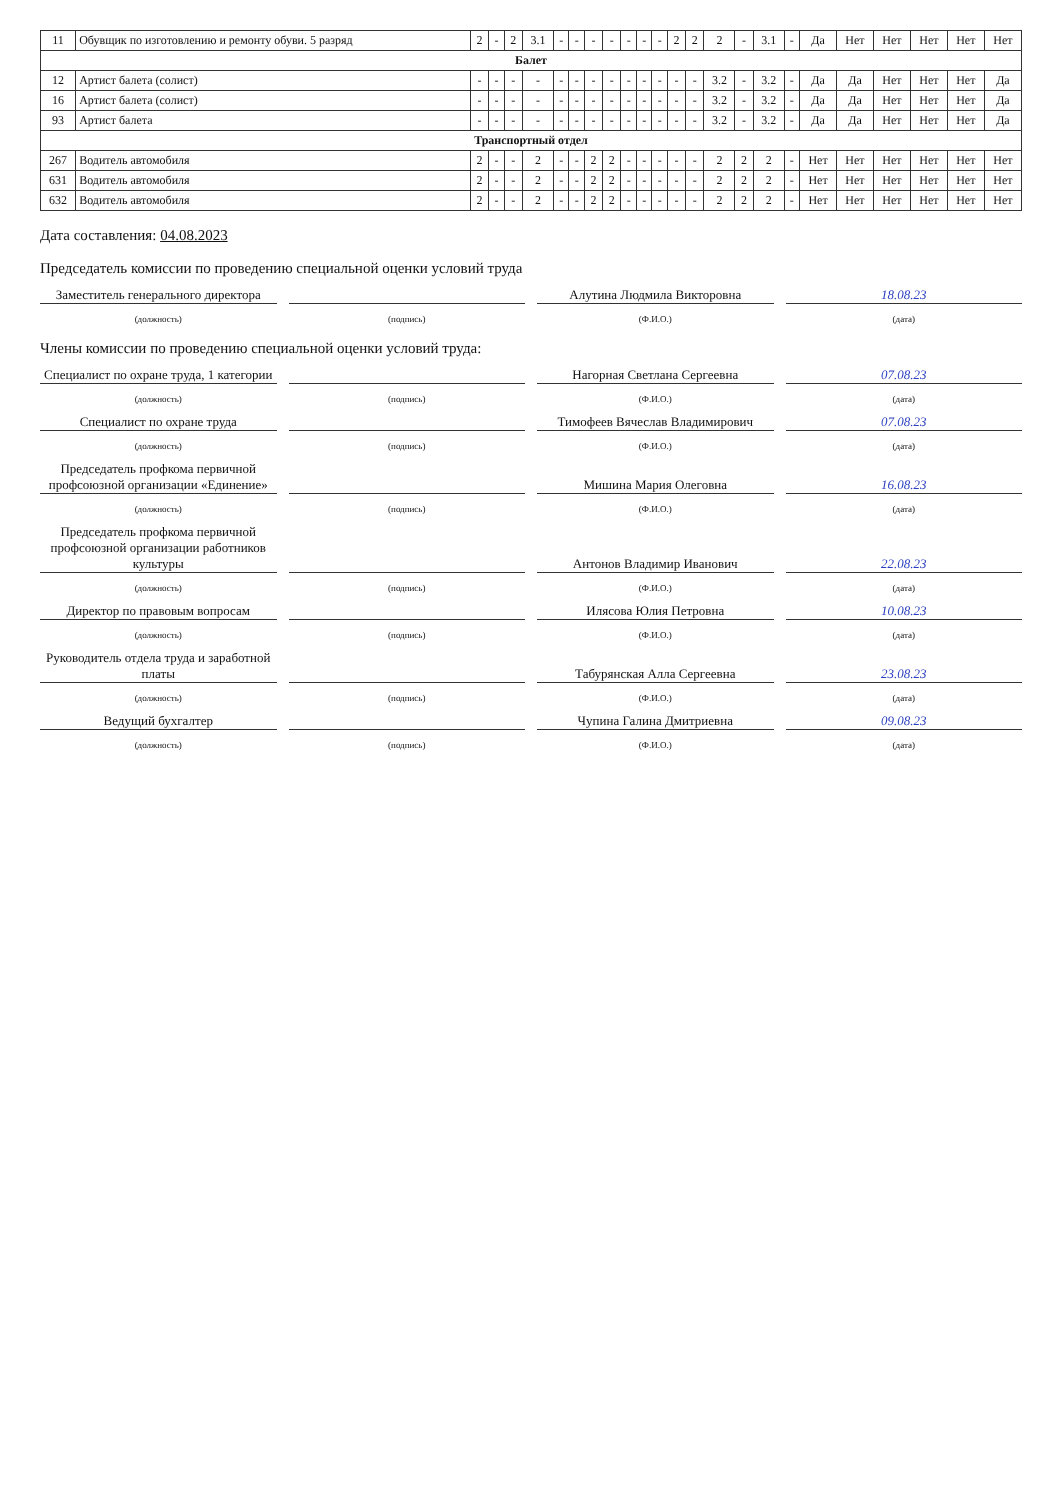| 11 | Обувщик по изготовлению и ремонту обуви. 5 разряд | 2 | - | 2 | 3.1 | - | - | - | - | - | - | - | 2 | 2 | 2 | - | 3.1 | - | Да | Нет | Нет | Нет | Нет | Нет |
| Балет | | | | | | | | | | | | | | | | | | | | | | | | |
| 12 | Артист балета (солист) | - | - | - | - | - | - | - | - | - | - | - | - | - | 3.2 | - | 3.2 | - | Да | Да | Нет | Нет | Нет | Да |
| 16 | Артист балета (солист) | - | - | - | - | - | - | - | - | - | - | - | - | - | 3.2 | - | 3.2 | - | Да | Да | Нет | Нет | Нет | Да |
| 93 | Артист балета | - | - | - | - | - | - | - | - | - | - | - | - | - | 3.2 | - | 3.2 | - | Да | Да | Нет | Нет | Нет | Да |
| Транспортный отдел | | | | | | | | | | | | | | | | | | | | | | | | |
| 267 | Водитель автомобиля | 2 | - | - | 2 | - | - | 2 | 2 | - | - | - | - | - | 2 | 2 | 2 | - | Нет | Нет | Нет | Нет | Нет | Нет |
| 631 | Водитель автомобиля | 2 | - | - | 2 | - | - | 2 | 2 | - | - | - | - | - | 2 | 2 | 2 | - | Нет | Нет | Нет | Нет | Нет | Нет |
| 632 | Водитель автомобиля | 2 | - | - | 2 | - | - | 2 | 2 | - | - | - | - | - | 2 | 2 | 2 | - | Нет | Нет | Нет | Нет | Нет | Нет |
Дата составления: 04.08.2023
Председатель комиссии по проведению специальной оценки условий труда
Заместитель генерального директора
Алутина Людмила Викторовна
18.08.23
(должность) (подпись) (Ф.И.О.) (дата)
Члены комиссии по проведению специальной оценки условий труда:
Специалист по охране труда, 1 категории
Нагорная Светлана Сергеевна
07.08.23
(должность) (подпись) (Ф.И.О.) (дата)
Специалист по охране труда
Тимофеев Вячеслав Владимирович
07.08.23
(должность) (подпись) (Ф.И.О.) (дата)
Председатель профкома первичной профсоюзной организации «Единение»
Мишина Мария Олеговна
16.08.23
(должность) (подпись) (Ф.И.О.) (дата)
Председатель профкома первичной профсоюзной организации работников культуры
Антонов Владимир Иванович
22.08.23
(должность) (подпись) (Ф.И.О.) (дата)
Директор по правовым вопросам
Илясова Юлия Петровна
10.08.23
(должность) (подпись) (Ф.И.О.) (дата)
Руководитель отдела труда и заработной платы
Табурянская Алла Сергеевна
23.08.23
(должность) (подпись) (Ф.И.О.) (дата)
Ведущий бухгалтер
Чупина Галина Дмитриевна
09.08.23
(должность) (подпись) (Ф.И.О.) (дата)